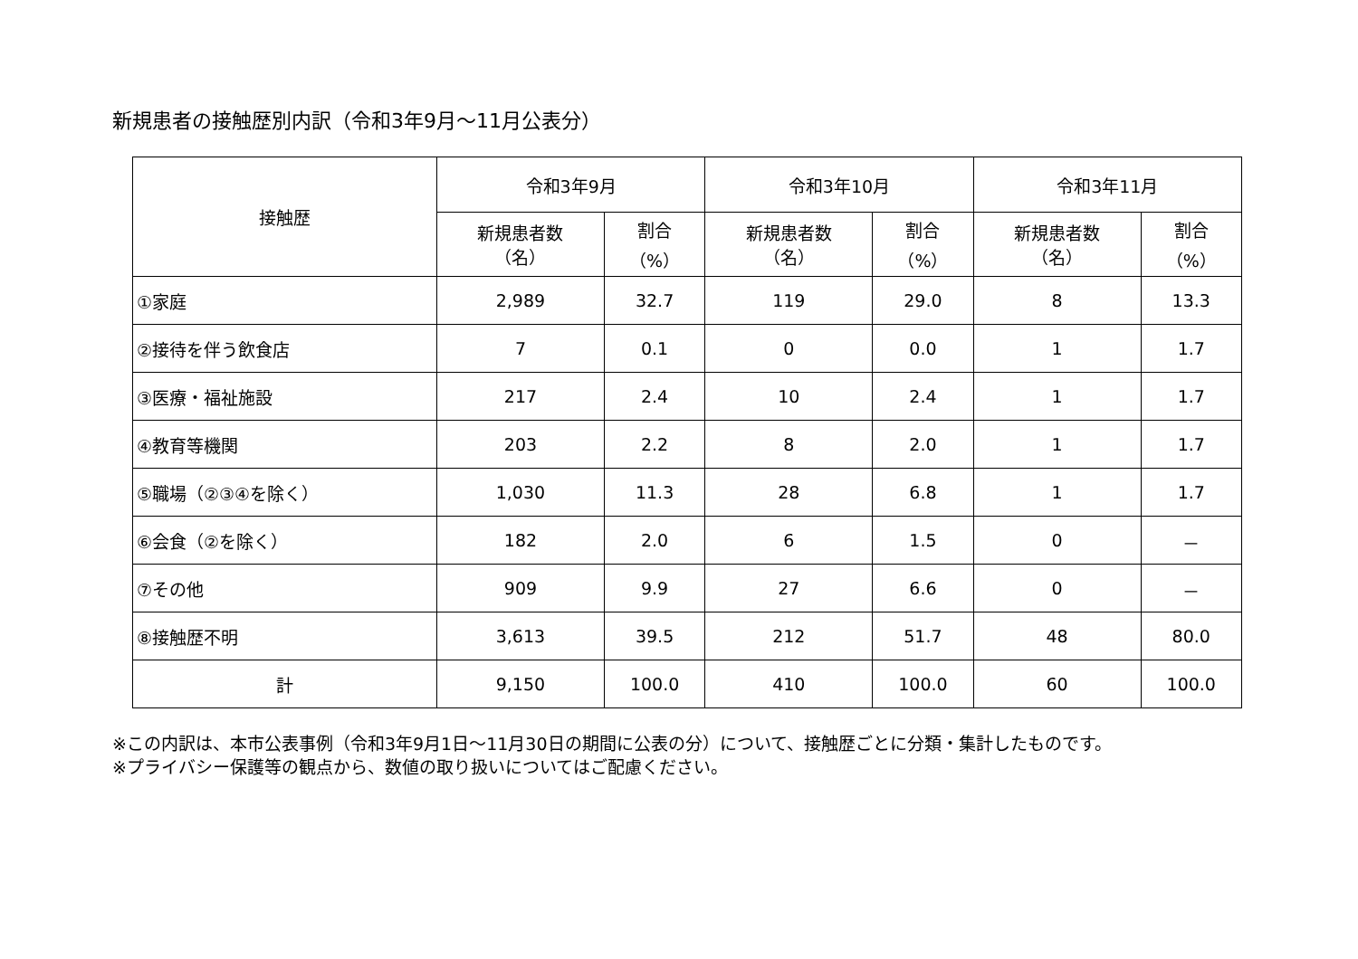新規患者の接触歴別内訳（令和3年9月～11月公表分）
| 接触歴 | 令和3年9月 | | 令和3年10月 | | 令和3年11月 | |
| --- | --- | --- | --- | --- | --- | --- |
| | 新規患者数 （名） | 割合 （%） | 新規患者数 （名） | 割合 （%） | 新規患者数 （名） | 割合 （%） |
| ①家庭 | 2,989 | 32.7 | 119 | 29.0 | 8 | 13.3 |
| ②接待を伴う飲食店 | 7 | 0.1 | 0 | 0.0 | 1 | 1.7 |
| ③医療・福祉施設 | 217 | 2.4 | 10 | 2.4 | 1 | 1.7 |
| ④教育等機関 | 203 | 2.2 | 8 | 2.0 | 1 | 1.7 |
| ⑤職場（②③④を除く） | 1,030 | 11.3 | 28 | 6.8 | 1 | 1.7 |
| ⑥会食（②を除く） | 182 | 2.0 | 6 | 1.5 | 0 | － |
| ⑦その他 | 909 | 9.9 | 27 | 6.6 | 0 | － |
| ⑧接触歴不明 | 3,613 | 39.5 | 212 | 51.7 | 48 | 80.0 |
| 計 | 9,150 | 100.0 | 410 | 100.0 | 60 | 100.0 |
※この内訳は、本市公表事例（令和3年9月1日～11月30日の期間に公表の分）について、接触歴ごとに分類・集計したものです。
※プライバシー保護等の観点から、数値の取り扱いについてはご配慮ください。